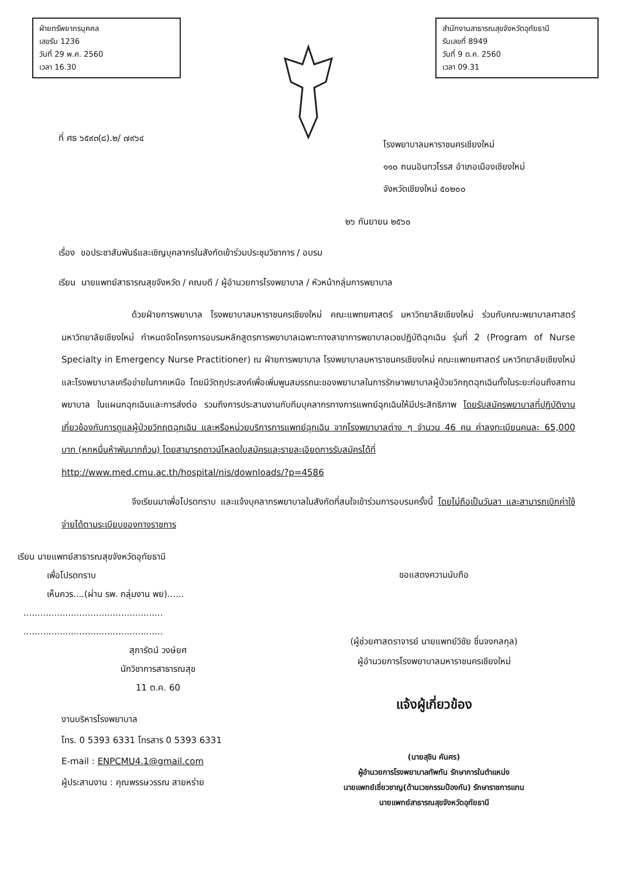ฝ่ายทรัพยากรบุคคล
เลขรับ 1236
วันที่ 29 พ.ศ. 2560
เวลา 16.30
สำนักงานสาธารณสุขจังหวัดอุทัยธานี
รับเลขที่ 8949
วันที่ 9 ต.ค. 2560
เวลา 09.31
ที่ ศธ ๖๕๙๓(๘).๒/ ๗๙๖๔
โรงพยาบาลมหาราชนครเชียงใหม่
๑๑๐ ถนนอินทวโรรส อำเภอเมืองเชียงใหม่
จังหวัดเชียงใหม่ ๕๐๒๐๐
๒๖ กันยายน ๒๕๖๐
เรื่อง ขอประชาสัมพันธ์และเชิญบุคลากรในสังกัดเข้าร่วมประชุมวิชาการ / อบรม
เรียน นายแพทย์สาธารณสุขจังหวัด / คณบดี / ผู้อำนวยการโรงพยาบาล / หัวหน้ากลุ่มการพยาบาล
ด้วยฝ่ายการพยาบาล โรงพยาบาลมหาราชนครเชียงใหม่ คณะแพทยศาสตร์ มหาวิทยาลัยเชียงใหม่ ร่วมกับคณะพยาบาลศาสตร์ มหาวิทยาลัยเชียงใหม่ กำหนดจัดโครงการอบรมหลักสูตรการพยาบาลเฉพาะทางสาขาการพยาบาลเวชปฏิบัติฉุกเฉิน รุ่นที่ 2 (Program of Nurse Specialty in Emergency Nurse Practitioner) ณ ฝ่ายการพยาบาล โรงพยาบาลมหาราชนครเชียงใหม่ คณะแพทยศาสตร์ มหาวิทยาลัยเชียงใหม่ และโรงพยาบาลเครือข่ายในภาคเหนือ โดยมีวัตถุประสงค์เพื่อเพิ่มพูนสมรรถนะของพยาบาลในการรักษาพยาบาลผู้ป่วยวิกฤตฉุกเฉินทั้งในระยะก่อนถึงสถานพยาบาล ในแผนกฉุกเฉินและการส่งต่อ รวมถึงการประสานงานกับทีมบุคลากรทางการแพทย์ฉุกเฉินให้มีประสิทธิภาพ โดยรับสมัครพยาบาลที่ปฏิบัติงานเกี่ยวข้องกับการดูแลผู้ป่วยวิกฤตฉุกเฉิน และหรือหน่วยบริการการแพทย์ฉุกเฉิน จากโรงพยาบาลต่าง ๆ จำนวน 46 คน ค่าลงทะเบียนคนละ 65,000 บาท (หกหมื่นห้าพันบาทถ้วน) โดยสามารถดาวน์โหลดใบสมัครและรายละเอียดการรับสมัครได้ที่
http://www.med.cmu.ac.th/hospital/nis/downloads/?p=4586
จึงเรียนมาเพื่อโปรดทราบ และแจ้งบุคลากรพยาบาลในสังกัดที่สนใจเข้าร่วมการอบรมครั้งนี้ โดยไม่ถือเป็นวันลา และสามารถเบิกค่าใช้จ่ายได้ตามระเบียบของทางราชการ
เรียน นายแพทย์สาธารณสุขจังหวัดอุทัยธานี
เพื่อโปรดทราบ
เห็นควร....(ผ่าน รพ. กลุ่มงาน พย)......
..................................................
..................................................
สุภารัตน์ วงษ์ยศ
นักวิชาการสาธารณสุข
11 ต.ค. 60
งานบริหารโรงพยาบาล
โทร. 0 5393 6331 โทรสาร 0 5393 6331
E-mail : ENPCMU4.1@gmail.com
ผู้ประสานงาน : คุณพรรษวรรณ สายหร่าย
ขอแสดงความนับถือ
(ผู้ช่วยศาสตราจารย์ นายแพทย์วิชัย ชื่นจงกลกุล)
ผู้อำนวยการโรงพยาบาลมหาราชนครเชียงใหม่
แจ้งผู้เกี่ยวข้อง
(นายสุชิน คันศร)
ผู้อำนวยการโรงพยาบาลทัพทัน รักษาการในตำแหน่ง
นายแพทย์เชี่ยวชาญ(ด้านเวชกรรมป้องกัน) รักษาราชการแทน
นายแพทย์สาธารณสุขจังหวัดอุทัยธานี